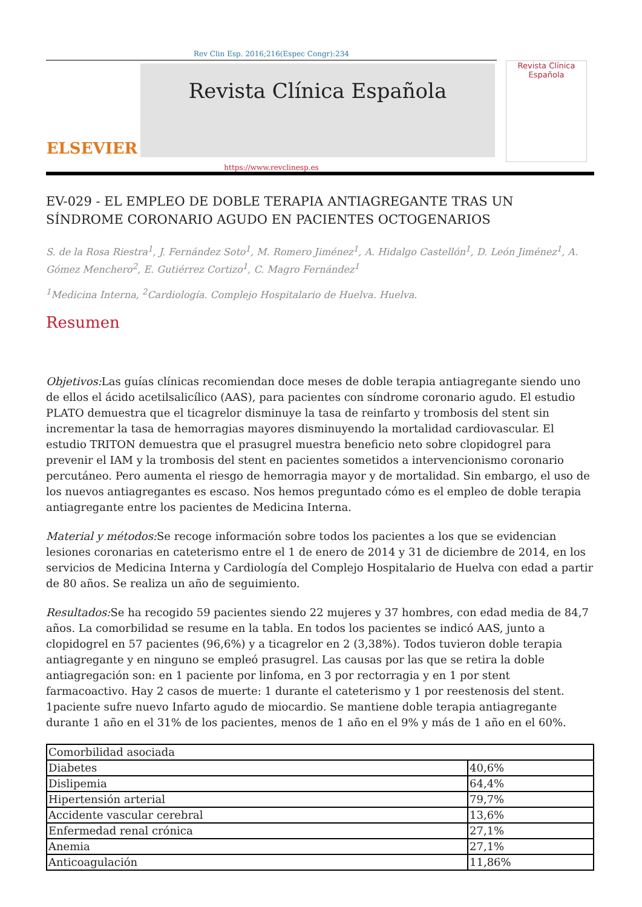Rev Clin Esp. 2016;216(Espec Congr):234
ELSEVIER
Revista Clínica Española
Revista Clínica
Española
https://www.revclinesp.es
EV-029 - EL EMPLEO DE DOBLE TERAPIA ANTIAGREGANTE TRAS UN SÍNDROME CORONARIO AGUDO EN PACIENTES OCTOGENARIOS
S. de la Rosa Riestra<sup>1</sup>, J. Fernández Soto<sup>1</sup>, M. Romero Jiménez<sup>1</sup>, A. Hidalgo Castellón<sup>1</sup>, D. León Jiménez<sup>1</sup>, A. Gómez Menchero<sup>2</sup>, E. Gutiérrez Cortizo<sup>1</sup>, C. Magro Fernández<sup>1</sup>
<sup>1</sup> Medicina Interna, <sup>2</sup>Cardiología. Complejo Hospitalario de Huelva. Huelva.
Resumen
Objetivos: Las guías clínicas recomiendan doce meses de doble terapia antiagregante siendo uno de ellos el ácido acetilsalicílico (AAS), para pacientes con síndrome coronario agudo. El estudio PLATO demuestra que el ticagrelor disminuye la tasa de reinfarto y trombosis del stent sin incrementar la tasa de hemorragias mayores disminuyendo la mortalidad cardiovascular. El estudio TRITON demuestra que el prasugrel muestra beneficio neto sobre clopidogrel para prevenir el IAM y la trombosis del stent en pacientes sometidos a intervencionismo coronario percutáneo. Pero aumenta el riesgo de hemorragia mayor y de mortalidad. Sin embargo, el uso de los nuevos antiagregantes es escaso. Nos hemos preguntado cómo es el empleo de doble terapia antiagregante entre los pacientes de Medicina Interna.
Material y métodos: Se recoge información sobre todos los pacientes a los que se evidencian lesiones coronarias en cateterismo entre el 1 de enero de 2014 y 31 de diciembre de 2014, en los servicios de Medicina Interna y Cardiología del Complejo Hospitalario de Huelva con edad a partir de 80 años. Se realiza un año de seguimiento.
Resultados: Se ha recogido 59 pacientes siendo 22 mujeres y 37 hombres, con edad media de 84,7 años. La comorbilidad se resume en la tabla. En todos los pacientes se indicó AAS, junto a clopidogrel en 57 pacientes (96,6%) y a ticagrelor en 2 (3,38%). Todos tuvieron doble terapia antiagregante y en ninguno se empleó prasugrel. Las causas por las que se retira la doble antiagregación son: en 1 paciente por linfoma, en 3 por rectorragia y en 1 por stent farmacoactivo. Hay 2 casos de muerte: 1 durante el cateterismo y 1 por reestenosis del stent. 1paciente sufre nuevo Infarto agudo de miocardio. Se mantiene doble terapia antiagregante durante 1 año en el 31% de los pacientes, menos de 1 año en el 9% y más de 1 año en el 60%.
| Comorbilidad asociada | |
| Diabetes | 40,6% |
| Dislipemia | 64,4% |
| Hipertensión arterial | 79,7% |
| Accidente vascular cerebral | 13,6% |
| Enfermedad renal crónica | 27,1% |
| Anemia | 27,1% |
| Anticoagulación | 11,86% |